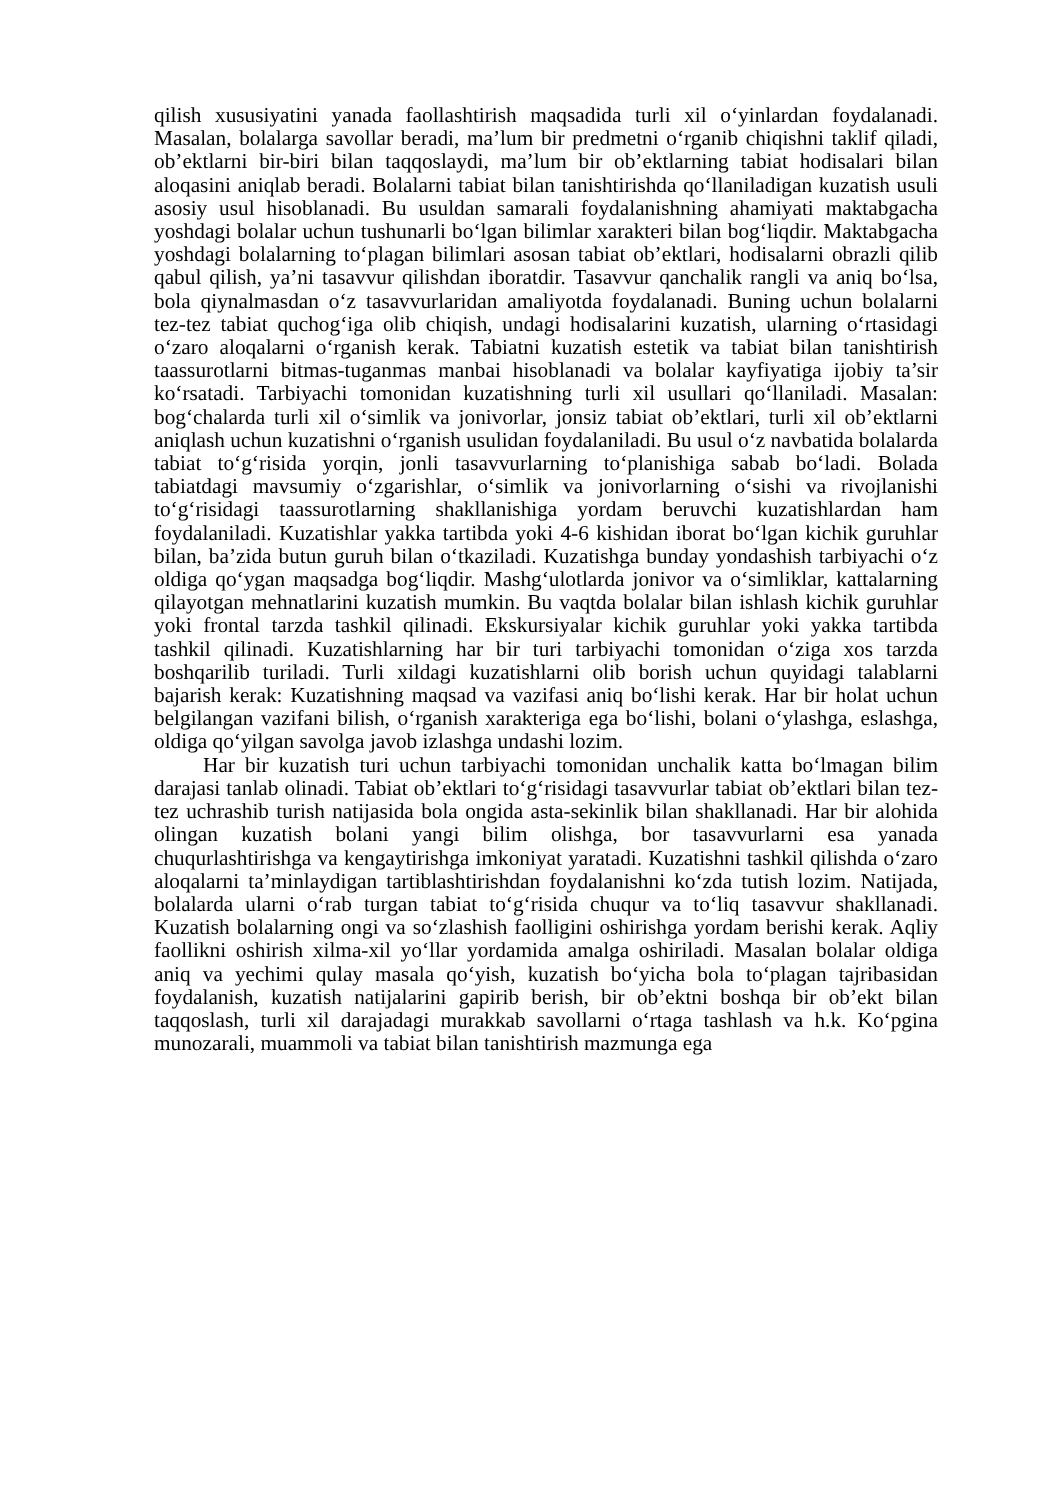qilish xususiyatini yanada faollashtirish maqsadida turli xil o‘yinlardan foydalanadi. Masalan, bolalarga savollar beradi, ma’lum bir predmetni o‘rganib chiqishni taklif qiladi, ob’ektlarni bir-biri bilan taqqoslaydi, ma’lum bir ob’ektlarning tabiat hodisalari bilan aloqasini aniqlab beradi. Bolalarni tabiat bilan tanishtirishda qo‘llaniladigan kuzatish usuli asosiy usul hisoblanadi. Bu usuldan samarali foydalanishning ahamiyati maktabgacha yoshdagi bolalar uchun tushunarli bo‘lgan bilimlar xarakteri bilan bog‘liqdir. Maktabgacha yoshdagi bolalarning to‘plagan bilimlari asosan tabiat ob’ektlari, hodisalarni obrazli qilib qabul qilish, ya’ni tasavvur qilishdan iboratdir. Tasavvur qanchalik rangli va aniq bo‘lsa, bola qiynalmasdan o‘z tasavvurlaridan amaliyotda foydalanadi. Buning uchun bolalarni tez-tez tabiat quchog‘iga olib chiqish, undagi hodisalarini kuzatish, ularning o‘rtasidagi o‘zaro aloqalarni o‘rganish kerak. Tabiatni kuzatish estetik va tabiat bilan tanishtirish taassurotlarni bitmas-tuganmas manbai hisoblanadi va bolalar kayfiyatiga ijobiy ta’sir ko‘rsatadi. Tarbiyachi tomonidan kuzatishning turli xil usullari qo‘llaniladi. Masalan: bog‘chalarda turli xil o‘simlik va jonivorlar, jonsiz tabiat ob’ektlari, turli xil ob’ektlarni aniqlash uchun kuzatishni o‘rganish usulidan foydalaniladi. Bu usul o‘z navbatida bolalarda tabiat to‘g‘risida yorqin, jonli tasavvurlarning to‘planishiga sabab bo‘ladi. Bolada tabiatdagi mavsumiy o‘zgarishlar, o‘simlik va jonivorlarning o‘sishi va rivojlanishi to‘g‘risidagi taassurotlarning shakllanishiga yordam beruvchi kuzatishlardan ham foydalaniladi. Kuzatishlar yakka tartibda yoki 4-6 kishidan iborat bo‘lgan kichik guruhlar bilan, ba’zida butun guruh bilan o‘tkaziladi. Kuzatishga bunday yondashish tarbiyachi o‘z oldiga qo‘ygan maqsadga bog‘liqdir. Mashg‘ulotlarda jonivor va o‘simliklar, kattalarning qilayotgan mehnatlarini kuzatish mumkin. Bu vaqtda bolalar bilan ishlash kichik guruhlar yoki frontal tarzda tashkil qilinadi. Ekskursiyalar kichik guruhlar yoki yakka tartibda tashkil qilinadi. Kuzatishlarning har bir turi tarbiyachi tomonidan o‘ziga xos tarzda boshqarilib turiladi. Turli xildagi kuzatishlarni olib borish uchun quyidagi talablarni bajarish kerak: Kuzatishning maqsad va vazifasi aniq bo‘lishi kerak. Har bir holat uchun belgilangan vazifani bilish, o‘rganish xarakteriga ega bo‘lishi, bolani o‘ylashga, eslashga, oldiga qo‘yilgan savolga javob izlashga undashi lozim.
Har bir kuzatish turi uchun tarbiyachi tomonidan unchalik katta bo‘lmagan bilim darajasi tanlab olinadi. Tabiat ob’ektlari to‘g‘risidagi tasavvurlar tabiat ob’ektlari bilan tez-tez uchrashib turish natijasida bola ongida asta-sekinlik bilan shakllanadi. Har bir alohida olingan kuzatish bolani yangi bilim olishga, bor tasavvurlarni esa yanada chuqurlashtirishga va kengaytirishga imkoniyat yaratadi. Kuzatishni tashkil qilishda o‘zaro aloqalarni ta’minlaydigan tartiblashtirishdan foydalanishni ko‘zda tutish lozim. Natijada, bolalarda ularni o‘rab turgan tabiat to‘g‘risida chuqur va to‘liq tasavvur shakllanadi. Kuzatish bolalarning ongi va so‘zlashish faolligini oshirishga yordam berishi kerak. Aqliy faollikni oshirish xilma-xil yo‘llar yordamida amalga oshiriladi. Masalan bolalar oldiga aniq va yechimi qulay masala qo‘yish, kuzatish bo‘yicha bola to‘plagan tajribasidan foydalanish, kuzatish natijalarini gapirib berish, bir ob’ektni boshqa bir ob’ekt bilan taqqoslash, turli xil darajadagi murakkab savollarni o‘rtaga tashlash va h.k. Ko‘pgina munozarali, muammoli va tabiat bilan tanishtirish mazmunga ega